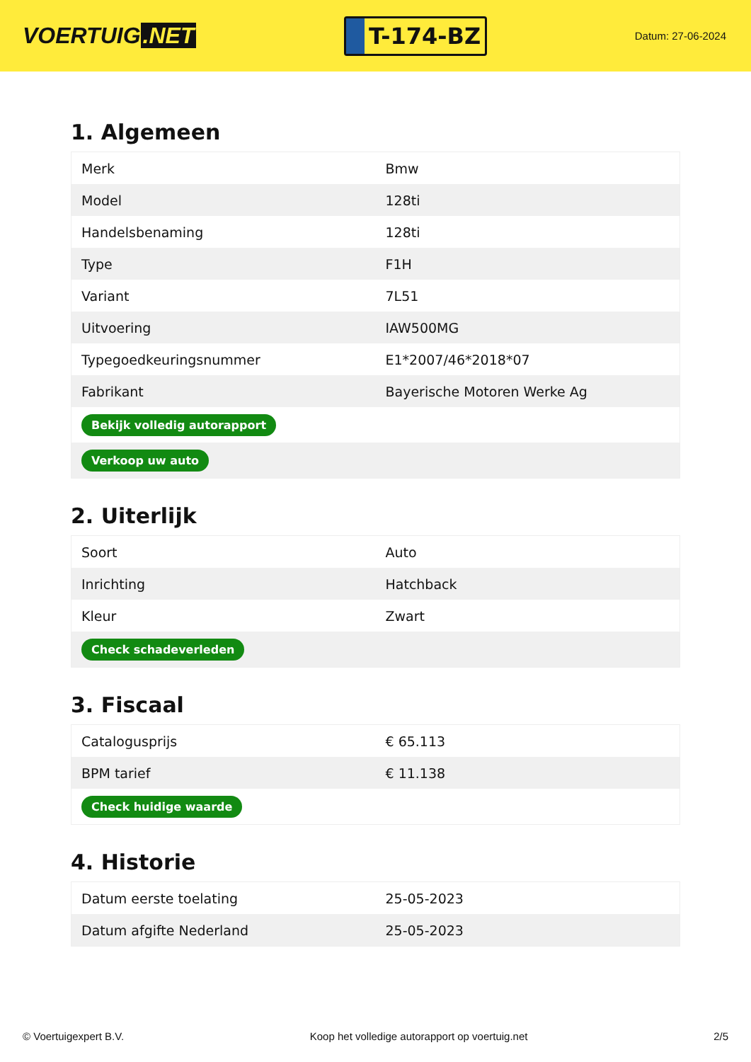VOERTUIG.NET
T-174-BZ
Datum: 27-06-2024
1. Algemeen
| Merk | Bmw |
| Model | 128ti |
| Handelsbenaming | 128ti |
| Type | F1H |
| Variant | 7L51 |
| Uitvoering | IAW500MG |
| Typegoedkeuringsnummer | E1*2007/46*2018*07 |
| Fabrikant | Bayerische Motoren Werke Ag |
| Bekijk volledig autorapport | |
| Verkoop uw auto | |
2. Uiterlijk
| Soort | Auto |
| Inrichting | Hatchback |
| Kleur | Zwart |
| Check schadeverleden | |
3. Fiscaal
| Catalogusprijs | € 65.113 |
| BPM tarief | € 11.138 |
| Check huidige waarde | |
4. Historie
| Datum eerste toelating | 25-05-2023 |
| Datum afgifte Nederland | 25-05-2023 |
© Voertuigexpert B.V. Koop het volledige autorapport op voertuig.net 2/5